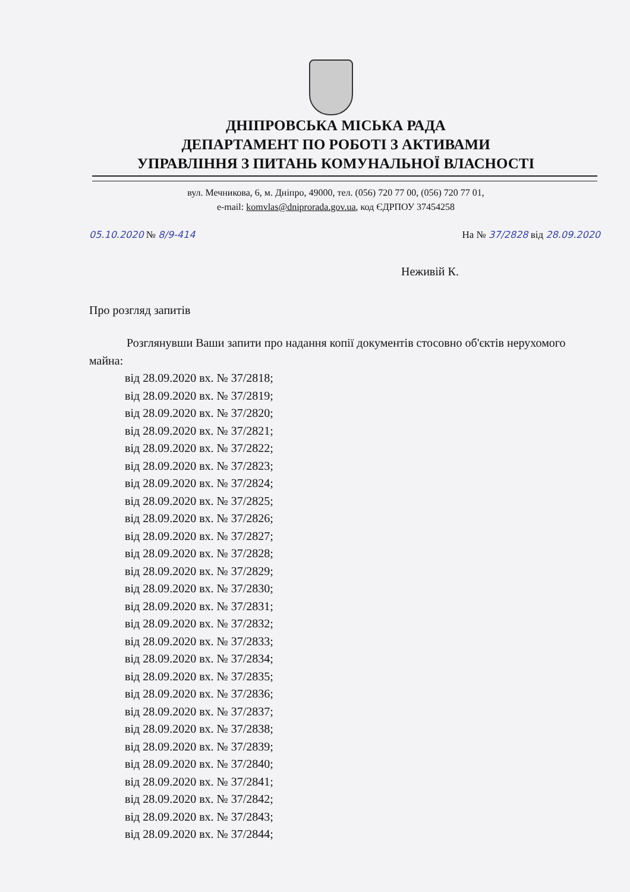ДНІПРОВСЬКА МІСЬКА РАДА
ДЕПАРТАМЕНТ ПО РОБОТІ З АКТИВАМИ
УПРАВЛІННЯ З ПИТАНЬ КОМУНАЛЬНОЇ ВЛАСНОСТІ
вул. Мечникова, 6, м. Дніпро, 49000, тел. (056) 720 77 00, (056) 720 77 01,
e-mail: komvlas@dniprorada.gov.ua, код ЄДРПОУ 37454258
05.10.2020 № 8/9-414 На № 37/2828 від 28.09.2020
Неживій К.
Про розгляд запитів
Розглянувши Ваши запити про надання копії документів стосовно об'єктів нерухомого майна:
від 28.09.2020 вх. № 37/2818;
від 28.09.2020 вх. № 37/2819;
від 28.09.2020 вх. № 37/2820;
від 28.09.2020 вх. № 37/2821;
від 28.09.2020 вх. № 37/2822;
від 28.09.2020 вх. № 37/2823;
від 28.09.2020 вх. № 37/2824;
від 28.09.2020 вх. № 37/2825;
від 28.09.2020 вх. № 37/2826;
від 28.09.2020 вх. № 37/2827;
від 28.09.2020 вх. № 37/2828;
від 28.09.2020 вх. № 37/2829;
від 28.09.2020 вх. № 37/2830;
від 28.09.2020 вх. № 37/2831;
від 28.09.2020 вх. № 37/2832;
від 28.09.2020 вх. № 37/2833;
від 28.09.2020 вх. № 37/2834;
від 28.09.2020 вх. № 37/2835;
від 28.09.2020 вх. № 37/2836;
від 28.09.2020 вх. № 37/2837;
від 28.09.2020 вх. № 37/2838;
від 28.09.2020 вх. № 37/2839;
від 28.09.2020 вх. № 37/2840;
від 28.09.2020 вх. № 37/2841;
від 28.09.2020 вх. № 37/2842;
від 28.09.2020 вх. № 37/2843;
від 28.09.2020 вх. № 37/2844;